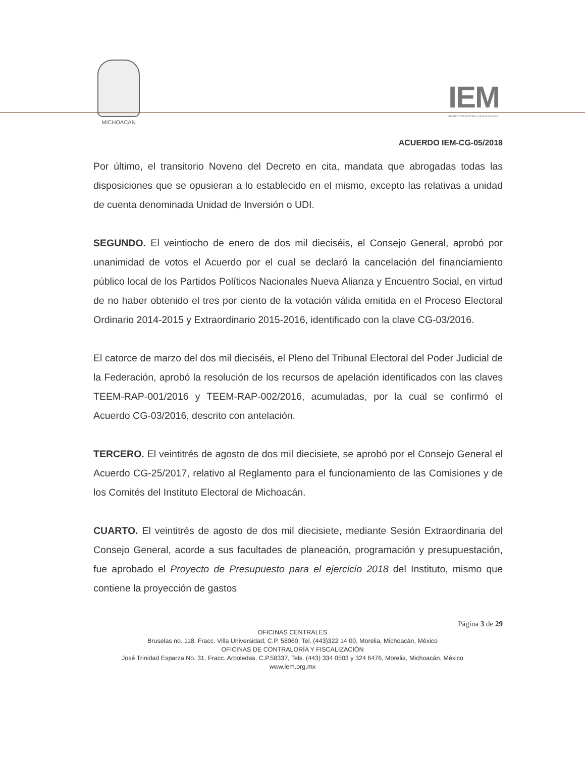MICHOACÁN
IEM
INSTITUTO ELECTORAL DE MICHOACÁN
ACUERDO IEM-CG-05/2018
Por último, el transitorio Noveno del Decreto en cita, mandata que abrogadas todas las disposiciones que se opusieran a lo establecido en el mismo, excepto las relativas a unidad de cuenta denominada Unidad de Inversión o UDI.
SEGUNDO. El veintiocho de enero de dos mil dieciséis, el Consejo General, aprobó por unanimidad de votos el Acuerdo por el cual se declaró la cancelación del financiamiento público local de los Partidos Políticos Nacionales Nueva Alianza y Encuentro Social, en virtud de no haber obtenido el tres por ciento de la votación válida emitida en el Proceso Electoral Ordinario 2014-2015 y Extraordinario 2015-2016, identificado con la clave CG-03/2016.
El catorce de marzo del dos mil dieciséis, el Pleno del Tribunal Electoral del Poder Judicial de la Federación, aprobó la resolución de los recursos de apelación identificados con las claves TEEM-RAP-001/2016 y TEEM-RAP-002/2016, acumuladas, por la cual se confirmó el Acuerdo CG-03/2016, descrito con antelación.
TERCERO. El veintitrés de agosto de dos mil diecisiete, se aprobó por el Consejo General el Acuerdo CG-25/2017, relativo al Reglamento para el funcionamiento de las Comisiones y de los Comités del Instituto Electoral de Michoacán.
CUARTO. El veintitrés de agosto de dos mil diecisiete, mediante Sesión Extraordinaria del Consejo General, acorde a sus facultades de planeación, programación y presupuestación, fue aprobado el Proyecto de Presupuesto para el ejercicio 2018 del Instituto, mismo que contiene la proyección de gastos
Página 3 de 29
OFICINAS CENTRALES
Bruselas no. 118, Fracc. Villa Universidad, C.P. 58060, Tel. (443)322 14 00, Morelia, Michoacán, México
OFICINAS DE CONTRALORÍA Y FISCALIZACIÓN
José Trinidad Esparza No. 31, Fracc. Arboledas, C.P.58337, Tels. (443) 334 0503 y 324 6476, Morelia, Michoacán, México
www.iem.org.mx